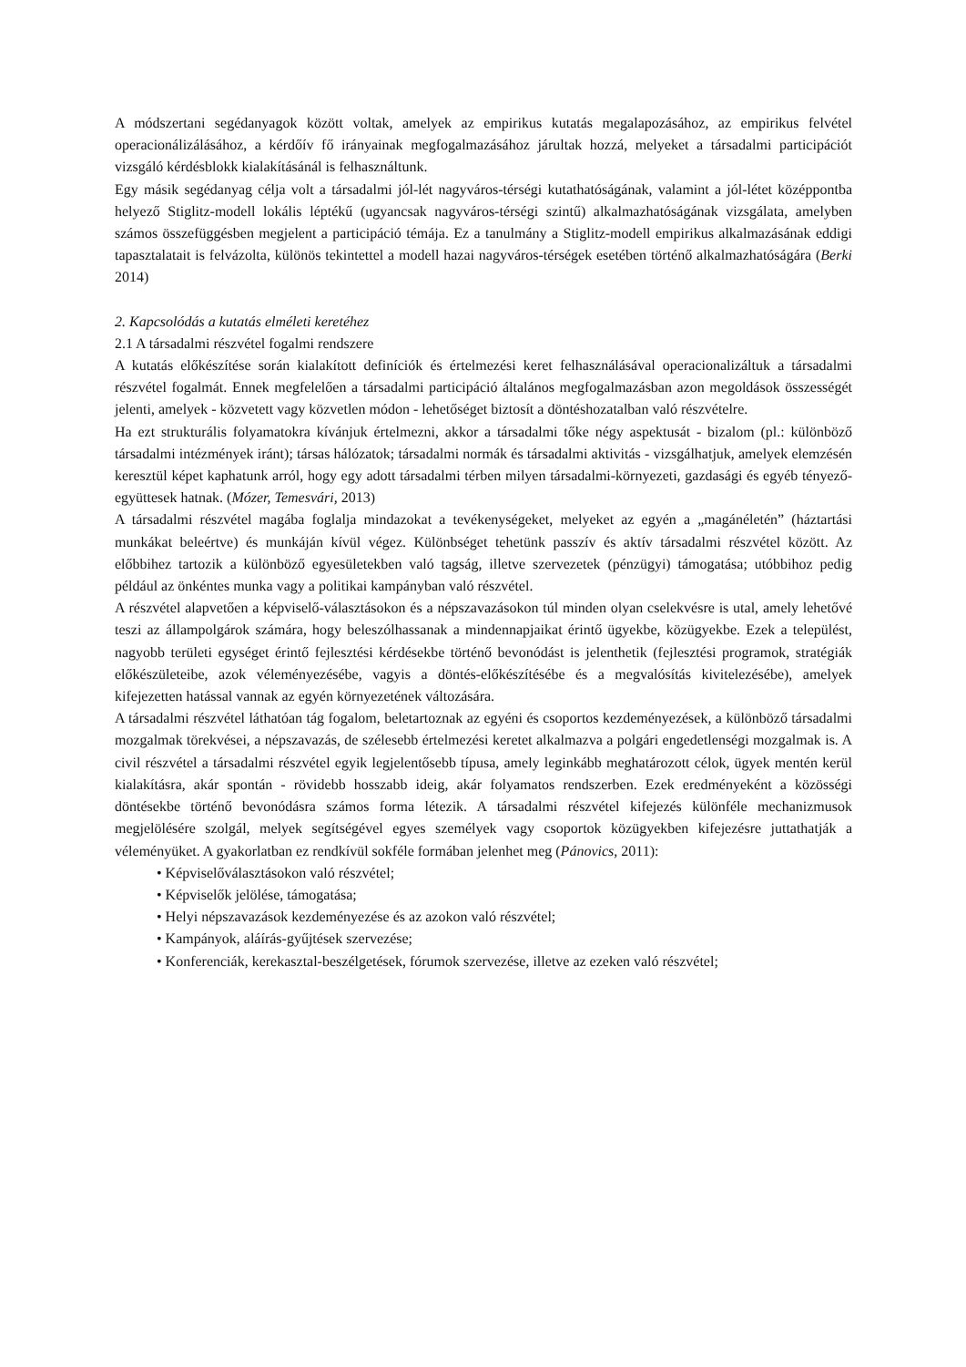A módszertani segédanyagok között voltak, amelyek az empirikus kutatás megalapozásához, az empirikus felvétel operacionálizálásához, a kérdőív fő irányainak megfogalmazásához járultak hozzá, melyeket a társadalmi participációt vizsgáló kérdésblokk kialakításánál is felhasználtunk.
Egy másik segédanyag célja volt a társadalmi jól-lét nagyváros-térségi kutathatóságának, valamint a jól-létet középpontba helyező Stiglitz-modell lokális léptékű (ugyancsak nagyváros-térségi szintű) alkalmazhatóságának vizsgálata, amelyben számos összefüggésben megjelent a participáció témája. Ez a tanulmány a Stiglitz-modell empirikus alkalmazásának eddigi tapasztalatait is felvázolta, különös tekintettel a modell hazai nagyváros-térségek esetében történő alkalmazhatóságára (Berki 2014)
2. Kapcsolódás a kutatás elméleti keretéhez
2.1 A társadalmi részvétel fogalmi rendszere
A kutatás előkészítése során kialakított definíciók és értelmezési keret felhasználásával operacionalizáltuk a társadalmi részvétel fogalmát. Ennek megfelelően a társadalmi participáció általános megfogalmazásban azon megoldások összességét jelenti, amelyek - közvetett vagy közvetlen módon - lehetőséget biztosít a döntéshozatalban való részvételre.
Ha ezt strukturális folyamatokra kívánjuk értelmezni, akkor a társadalmi tőke négy aspektusát - bizalom (pl.: különböző társadalmi intézmények iránt); társas hálózatok; társadalmi normák és társadalmi aktivitás - vizsgálhatjuk, amelyek elemzésén keresztül képet kaphatunk arról, hogy egy adott társadalmi térben milyen társadalmi-környezeti, gazdasági és egyéb tényező-együttesek hatnak. (Mózer, Temesvári, 2013)
A társadalmi részvétel magába foglalja mindazokat a tevékenységeket, melyeket az egyén a „magánéletén” (háztartási munkákat beleértve) és munkáján kívül végez. Különbséget tehetünk passzív és aktív társadalmi részvétel között. Az előbbihez tartozik a különböző egyesületekben való tagság, illetve szervezetek (pénzügyi) támogatása; utóbbihoz pedig például az önkéntes munka vagy a politikai kampányban való részvétel.
A részvétel alapvetően a képviselő-választásokon és a népszavazásokon túl minden olyan cselekvésre is utal, amely lehetővé teszi az állampolgárok számára, hogy beleszólhassanak a mindennapjaikat érintő ügyekbe, közügyekbe. Ezek a települést, nagyobb területi egységet érintő fejlesztési kérdésekbe történő bevonódást is jelenthetik (fejlesztési programok, stratégiák előkészületeibe, azok véleményezésébe, vagyis a döntés-előkészítésébe és a megvalósítás kivitelezésébe), amelyek kifejezetten hatással vannak az egyén környezetének változására.
A társadalmi részvétel láthatóan tág fogalom, beletartoznak az egyéni és csoportos kezdeményezések, a különböző társadalmi mozgalmak törekvései, a népszavazás, de szélesebb értelmezési keretet alkalmazva a polgári engedetlenségi mozgalmak is. A civil részvétel a társadalmi részvétel egyik legjelentősebb típusa, amely leginkább meghatározott célok, ügyek mentén kerül kialakításra, akár spontán - rövidebb hosszabb ideig, akár folyamatos rendszerben. Ezek eredményeként a közösségi döntésekbe történő bevonódásra számos forma létezik. A társadalmi részvétel kifejezés különféle mechanizmusok megjelölésére szolgál, melyek segítségével egyes személyek vagy csoportok közügyekben kifejezésre juttathatják a véleményüket. A gyakorlatban ez rendkívül sokféle formában jelenhet meg (Pánovics, 2011):
• Képviselőválasztásokon való részvétel;
• Képviselők jelölése, támogatása;
• Helyi népszavazások kezdeményezése és az azokon való részvétel;
• Kampányok, aláírás-gyűjtések szervezése;
• Konferenciák, kerekasztal-beszélgetések, fórumok szervezése, illetve az ezeken való részvétel;